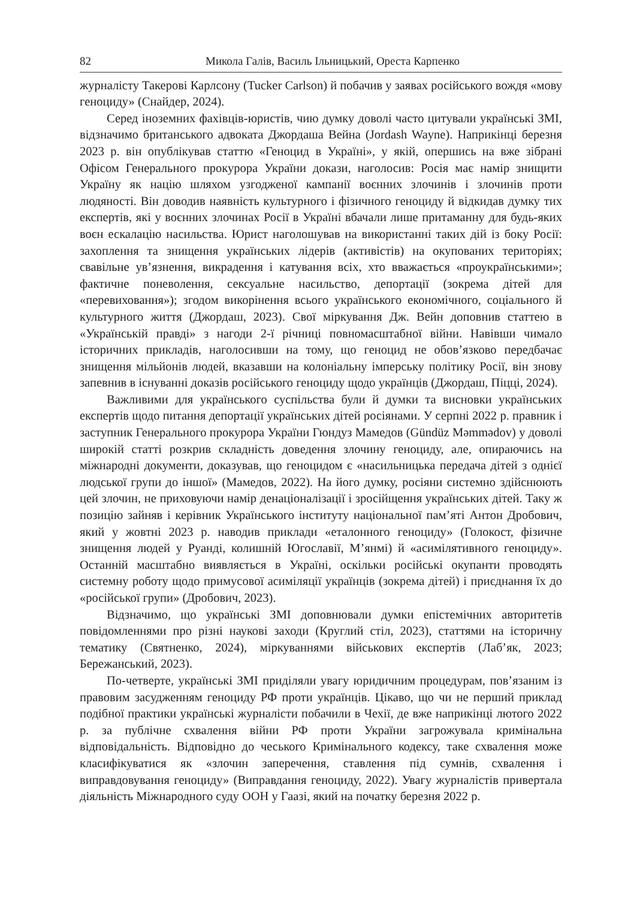82 Микола Галів, Василь Ільницький, Ореста Карпенко
журналісту Такерові Карлсону (Tucker Carlson) й побачив у заявах російського вождя «мову геноциду» (Снайдер, 2024).
Серед іноземних фахівців-юристів, чию думку доволі часто цитували українські ЗМІ, відзначимо британського адвоката Джордаша Вейна (Jordash Wayne). Наприкінці березня 2023 р. він опублікував статтю «Геноцид в Україні», у якій, опершись на вже зібрані Офісом Генерального прокурора України докази, наголосив: Росія має намір знищити Україну як націю шляхом узгодженої кампанії воєнних злочинів і злочинів проти людяності. Він доводив наявність культурного і фізичного геноциду й відкидав думку тих експертів, які у воєнних злочинах Росії в Україні вбачали лише притаманну для будь-яких воєн ескалацію насильства. Юрист наголошував на використанні таких дій із боку Росії: захоплення та знищення українських лідерів (активістів) на окупованих територіях; свавільне ув’язнення, викрадення і катування всіх, хто вважається «проукраїнськими»; фактичне поневолення, сексуальне насильство, депортації (зокрема дітей для «перевиховання»); згодом викорінення всього українського економічного, соціального й культурного життя (Джордаш, 2023). Свої міркування Дж. Вейн доповнив статтею в «Українській правді» з нагоди 2-ї річниці повномасштабної війни. Навівши чимало історичних прикладів, наголосивши на тому, що геноцид не обов’язково передбачає знищення мільйонів людей, вказавши на колоніальну імперську політику Росії, він знову запевнив в існуванні доказів російського геноциду щодо українців (Джордаш, Піцці, 2024).
Важливими для українського суспільства були й думки та висновки українських експертів щодо питання депортації українських дітей росіянами. У серпні 2022 р. правник і заступник Генерального прокурора України Гюндуз Мамедов (Gündüz Məmmədov) у доволі широкій статті розкрив складність доведення злочину геноциду, але, опираючись на міжнародні документи, доказував, що геноцидом є «насильницька передача дітей з однієї людської групи до іншої» (Мамедов, 2022). На його думку, росіяни системно здійснюють цей злочин, не приховуючи намір денаціоналізації і зросійщення українських дітей. Таку ж позицію зайняв і керівник Українського інституту національної пам’яті Антон Дробович, який у жовтні 2023 р. наводив приклади «еталонного геноциду» (Голокост, фізичне знищення людей у Руанді, колишній Югославії, М’янмі) й «асимілятивного геноциду». Останній масштабно виявляється в Україні, оскільки російські окупанти проводять системну роботу щодо примусової асиміляції українців (зокрема дітей) і приєднання їх до «російської групи» (Дробович, 2023).
Відзначимо, що українські ЗМІ доповнювали думки епістемічних авторитетів повідомленнями про різні наукові заходи (Круглий стіл, 2023), статтями на історичну тематику (Святненко, 2024), міркуваннями військових експертів (Лаб’як, 2023; Бережанський, 2023).
По-четверте, українські ЗМІ приділяли увагу юридичним процедурам, пов’язаним із правовим засудженням геноциду РФ проти українців. Цікаво, що чи не перший приклад подібної практики українські журналісти побачили в Чехії, де вже наприкінці лютого 2022 р. за публічне схвалення війни РФ проти України загрожувала кримінальна відповідальність. Відповідно до чеського Кримінального кодексу, таке схвалення може класифікуватися як «злочин заперечення, ставлення під сумнів, схвалення і виправдовування геноциду» (Виправдання геноциду, 2022). Увагу журналістів привертала діяльність Міжнародного суду ООН у Гаазі, який на початку березня 2022 р.